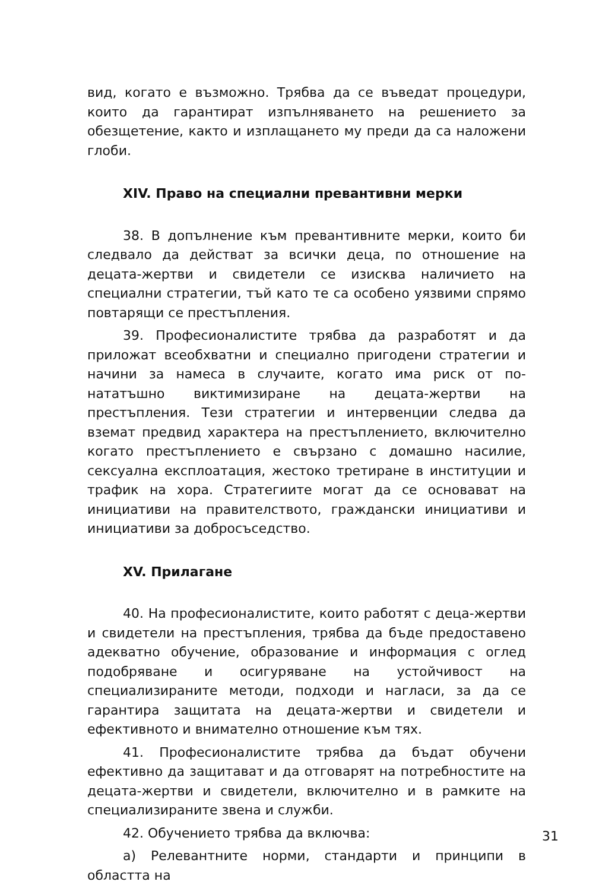вид, когато е възможно. Трябва да се въведат процедури, които да гарантират изпълняването на решението за обезщетение, както и изплащането му преди да са наложени глоби.
XIV. Право на специални превантивни мерки
38. В допълнение към превантивните мерки, които би следвало да действат за всички деца, по отношение на децата-жертви и свидетели се изисква наличието на специални стратегии, тъй като те са особено уязвими спрямо повтарящи се престъпления.
39. Професионалистите трябва да разработят и да приложат всеобхватни и специално пригодени стратегии и начини за намеса в случаите, когато има риск от по-нататъшно виктимизиране на децата-жертви на престъпления. Тези стратегии и интервенции следва да вземат предвид характера на престъплението, включително когато престъплението е свързано с домашно насилие, сексуална експлоатация, жестоко третиране в институции и трафик на хора. Стратегиите могат да се основават на инициативи на правителството, граждански инициативи и инициативи за добросъседство.
XV. Прилагане
40. На професионалистите, които работят с деца-жертви и свидетели на престъпления, трябва да бъде предоставено адекватно обучение, образование и информация с оглед подобряване и осигуряване на устойчивост на специализираните методи, подходи и нагласи, за да се гарантира защитата на децата-жертви и свидетели и ефективното и внимателно отношение към тях.
41. Професионалистите трябва да бъдат обучени ефективно да защитават и да отговарят на потребностите на децата-жертви и свидетели, включително и в рамките на специализираните звена и служби.
42. Обучението трябва да включва:
а) Релевантните норми, стандарти и принципи в областта на
31